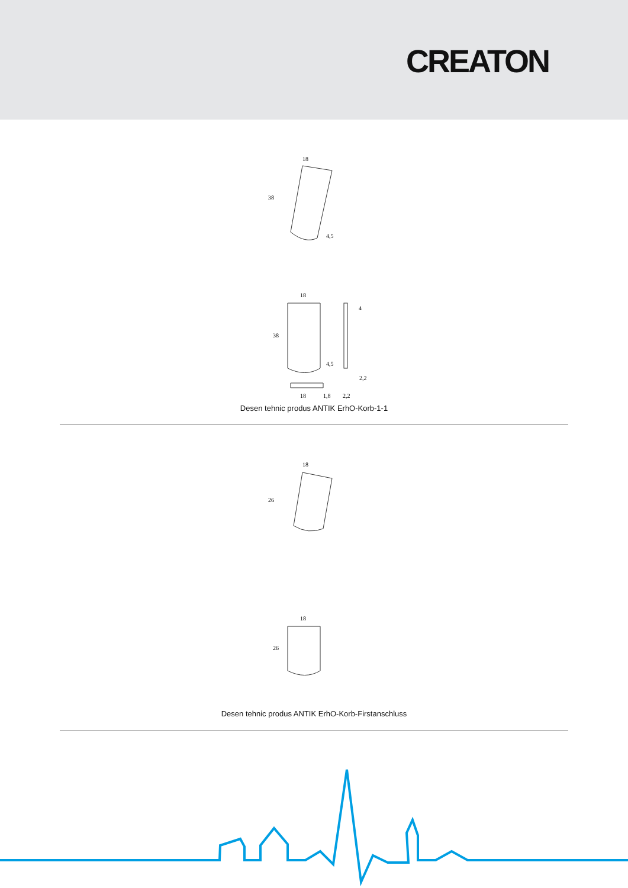CREATON
18
38
4,5
18
38
4
4,5
2,2
18
1,8
2,2
Desen tehnic produs ANTIK ErhO-Korb-1-1
18
26
18
26
Desen tehnic produs ANTIK ErhO-Korb-Firstanschluss